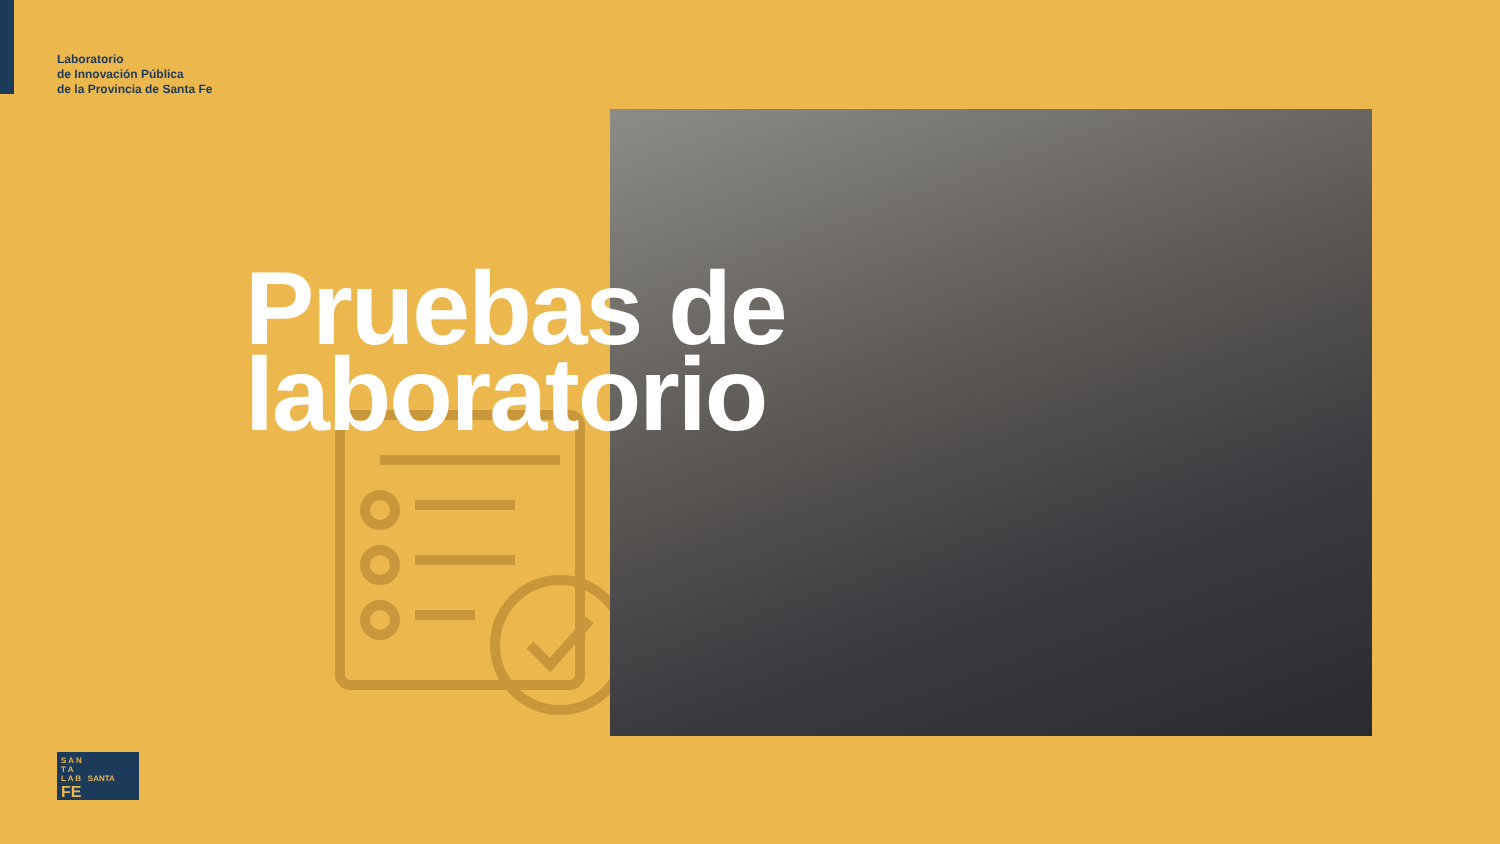Laboratorio
de Innovación Pública
de la Provincia de Santa Fe
Pruebas de
laboratorio
S A N
T A
L A B SANTA FE